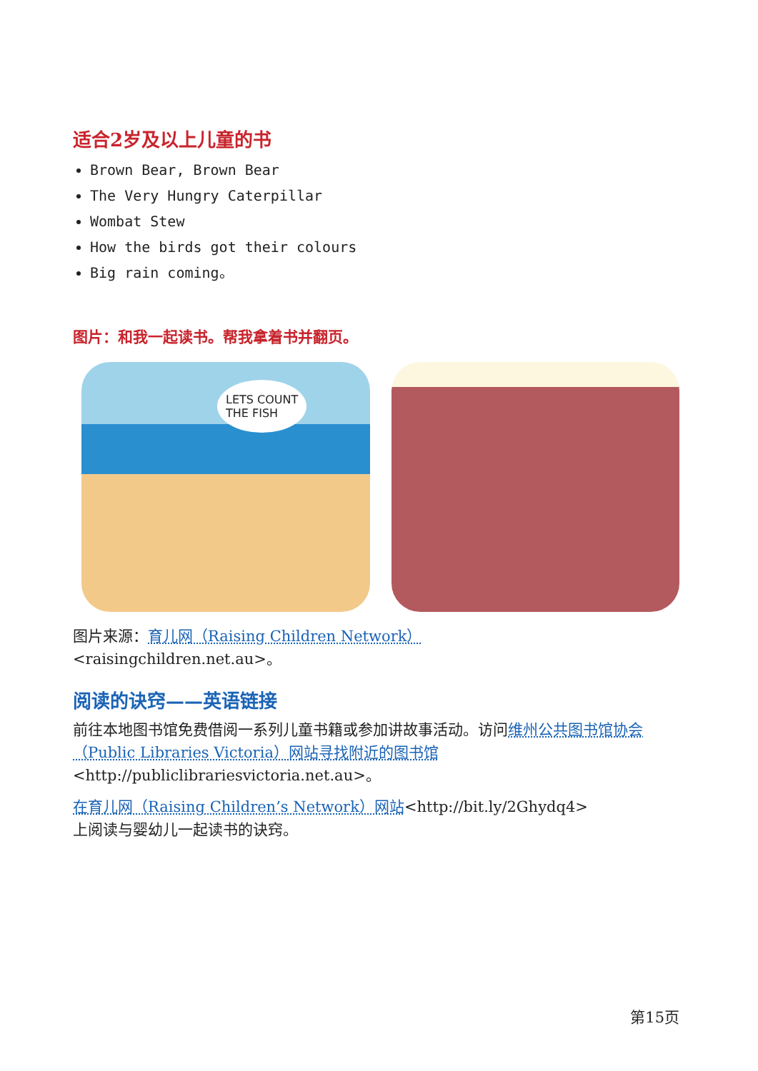适合2岁及以上儿童的书
Brown Bear, Brown Bear
The Very Hungry Caterpillar
Wombat Stew
How the birds got their colours
Big rain coming。
图片：和我一起读书。帮我拿着书并翻页。
LETS COUNT
THE FISH
图片来源：育儿网（Raising Children Network）
<raisingchildren.net.au>。
阅读的诀窍——英语链接
前往本地图书馆免费借阅一系列儿童书籍或参加讲故事活动。访问维州公共图书馆协会（Public Libraries Victoria）网站寻找附近的图书馆
<http://publiclibrariesvictoria.net.au>。
在育儿网（Raising Children’s Network）网站<http://bit.ly/2Ghydq4>
上阅读与婴幼儿一起读书的诀窍。
第15页